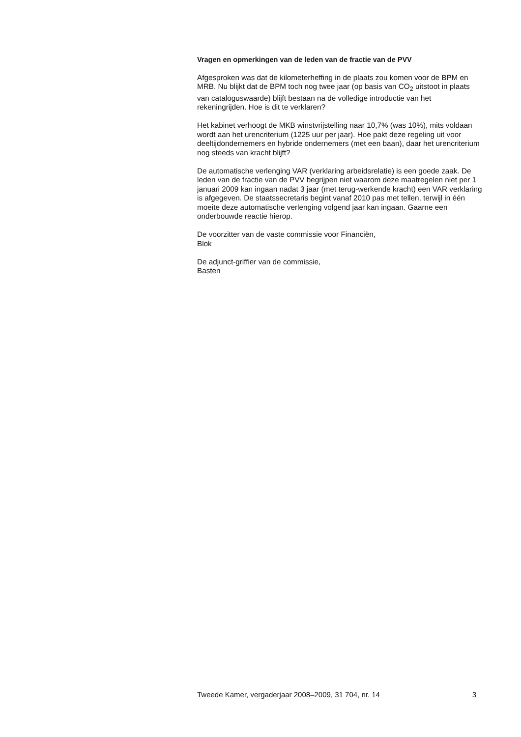Vragen en opmerkingen van de leden van de fractie van de PVV
Afgesproken was dat de kilometerheffing in de plaats zou komen voor de BPM en MRB. Nu blijkt dat de BPM toch nog twee jaar (op basis van CO<sub>2</sub> uitstoot in plaats van cataloguswaarde) blijft bestaan na de volledige introductie van het rekeningrijden. Hoe is dit te verklaren?
Het kabinet verhoogt de MKB winstvrijstelling naar 10,7% (was 10%), mits voldaan wordt aan het urencriterium (1225 uur per jaar). Hoe pakt deze regeling uit voor deeltijdondernemers en hybride ondernemers (met een baan), daar het urencriterium nog steeds van kracht blijft?
De automatische verlenging VAR (verklaring arbeidsrelatie) is een goede zaak. De leden van de fractie van de PVV begrijpen niet waarom deze maatregelen niet per 1 januari 2009 kan ingaan nadat 3 jaar (met terug-werkende kracht) een VAR verklaring is afgegeven. De staatssecretaris begint vanaf 2010 pas met tellen, terwijl in één moeite deze automatische verlenging volgend jaar kan ingaan. Gaarne een onderbouwde reactie hierop.
De voorzitter van de vaste commissie voor Financiën,
Blok
De adjunct-griffier van de commissie,
Basten
Tweede Kamer, vergaderjaar 2008–2009, 31 704, nr. 14 3